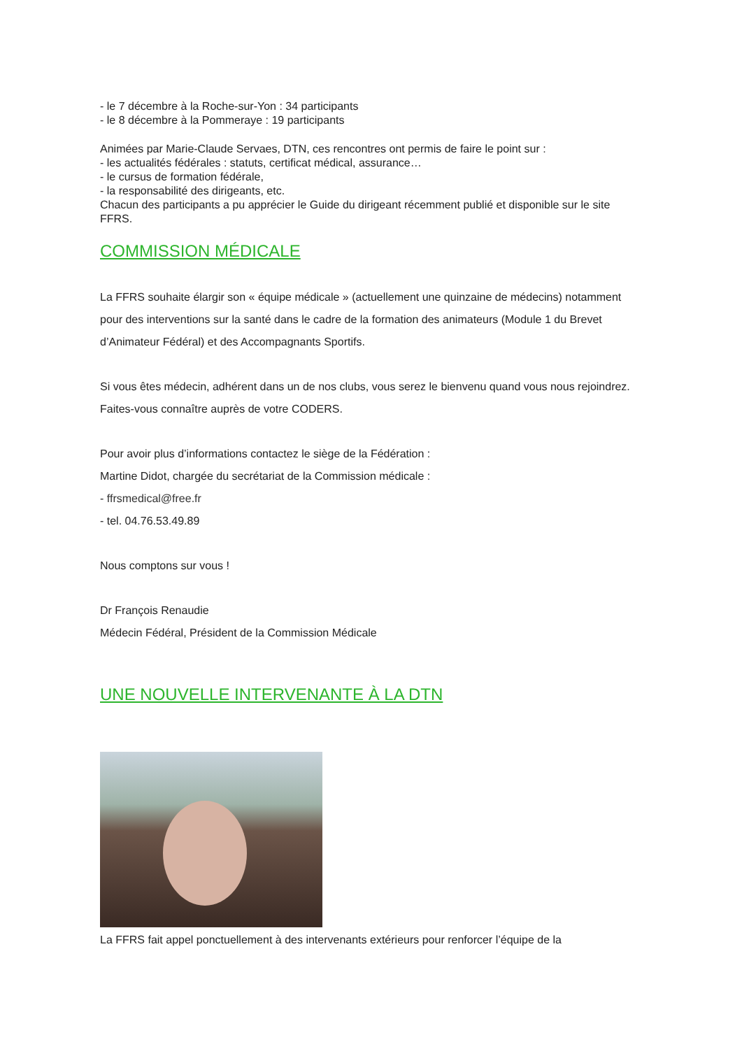- le 7 décembre à la Roche-sur-Yon : 34 participants
- le 8 décembre à la Pommeraye : 19 participants
Animées par Marie-Claude Servaes, DTN, ces rencontres ont permis de faire le point sur :
- les actualités fédérales : statuts, certificat médical, assurance…
- le cursus de formation fédérale,
- la responsabilité des dirigeants, etc.
Chacun des participants a pu apprécier le Guide du dirigeant récemment publié et disponible sur le site FFRS.
COMMISSION MÉDICALE
La FFRS souhaite élargir son « équipe médicale » (actuellement une quinzaine de médecins) notamment pour des interventions sur la santé dans le cadre de la formation des animateurs (Module 1 du Brevet d’Animateur Fédéral) et des Accompagnants Sportifs.
Si vous êtes médecin, adhérent dans un de nos clubs, vous serez le bienvenu quand vous nous rejoindrez. Faites-vous connaître auprès de votre CODERS.
Pour avoir plus d’informations contactez le siège de la Fédération :
Martine Didot, chargée du secrétariat de la Commission médicale :
- ffrsmedical@free.fr
- tel. 04.76.53.49.89
Nous comptons sur vous !
Dr François Renaudie
Médecin Fédéral, Président de la Commission Médicale
UNE NOUVELLE INTERVENANTE À LA DTN
La FFRS fait appel ponctuellement à des intervenants extérieurs pour renforcer l’équipe de la